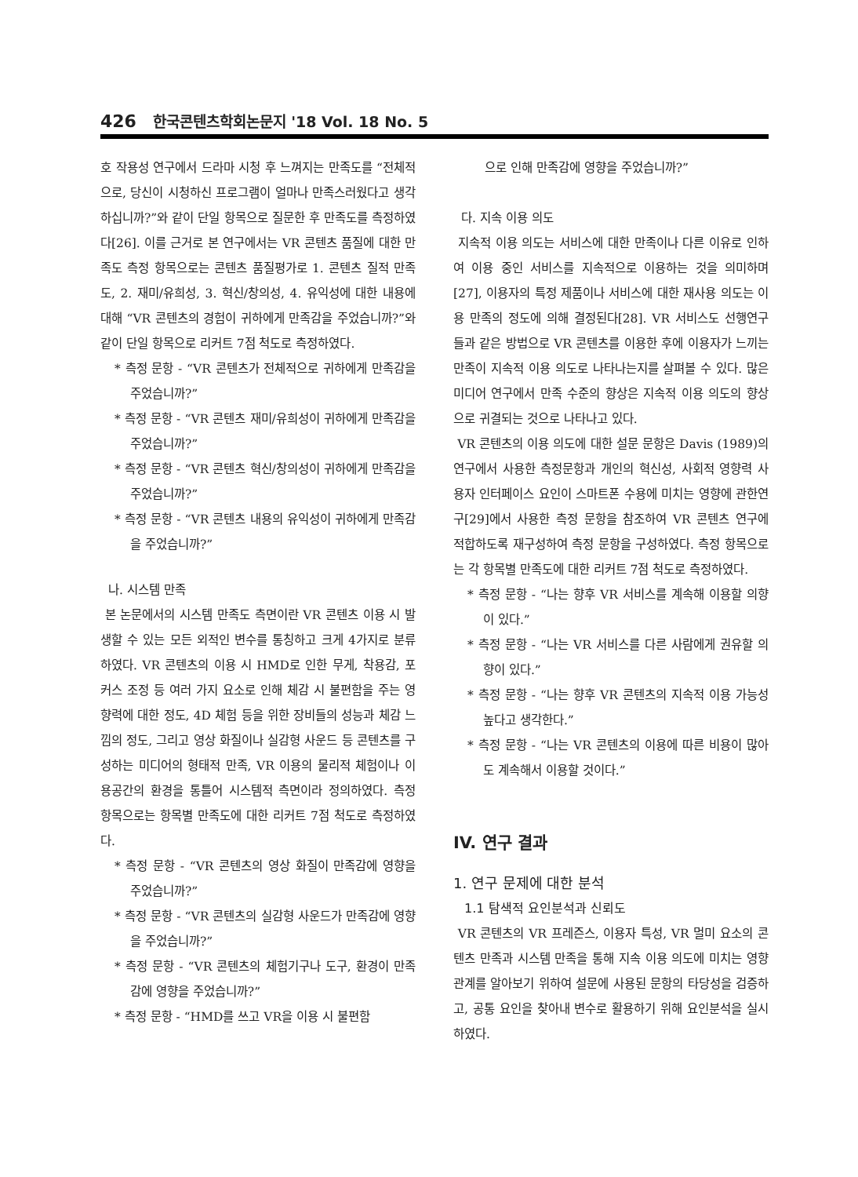426 한국콘텐츠학회논문지 '18 Vol. 18 No. 5
호 작용성 연구에서 드라마 시청 후 느껴지는 만족도를 “전체적으로, 당신이 시청하신 프로그램이 얼마나 만족스러웠다고 생각하십니까?”와 같이 단일 항목으로 질문한 후 만족도를 측정하였다[26]. 이를 근거로 본 연구에서는 VR 콘텐츠 품질에 대한 만족도 측정 항목으로는 콘텐츠 품질평가로 1. 콘텐츠 질적 만족도, 2. 재미/유희성, 3. 혁신/창의성, 4. 유익성에 대한 내용에 대해 “VR 콘텐츠의 경험이 귀하에게 만족감을 주었습니까?”와 같이 단일 항목으로 리커트 7점 척도로 측정하였다.
* 측정 문항 - “VR 콘텐츠가 전체적으로 귀하에게 만족감을 주었습니까?”
* 측정 문항 - “VR 콘텐츠 재미/유희성이 귀하에게 만족감을 주었습니까?”
* 측정 문항 - “VR 콘텐츠 혁신/창의성이 귀하에게 만족감을 주었습니까?”
* 측정 문항 - “VR 콘텐츠 내용의 유익성이 귀하에게 만족감을 주었습니까?”
나. 시스템 만족
본 논문에서의 시스템 만족도 측면이란 VR 콘텐츠 이용 시 발생할 수 있는 모든 외적인 변수를 통칭하고 크게 4가지로 분류하였다. VR 콘텐츠의 이용 시 HMD로 인한 무게, 착용감, 포커스 조정 등 여러 가지 요소로 인해 체감 시 불편함을 주는 영향력에 대한 정도, 4D 체험 등을 위한 장비들의 성능과 체감 느낌의 정도, 그리고 영상 화질이나 실감형 사운드 등 콘텐츠를 구성하는 미디어의 형태적 만족, VR 이용의 물리적 체험이나 이용공간의 환경을 통틀어 시스템적 측면이라 정의하였다. 측정 항목으로는 항목별 만족도에 대한 리커트 7점 척도로 측정하였다.
* 측정 문항 - “VR 콘텐츠의 영상 화질이 만족감에 영향을 주었습니까?”
* 측정 문항 - “VR 콘텐츠의 실감형 사운드가 만족감에 영향을 주었습니까?”
* 측정 문항 - “VR 콘텐츠의 체험기구나 도구, 환경이 만족감에 영향을 주었습니까?”
* 측정 문항 - “HMD를 쓰고 VR을 이용 시 불편함
으로 인해 만족감에 영향을 주었습니까?”
다. 지속 이용 의도
지속적 이용 의도는 서비스에 대한 만족이나 다른 이유로 인하여 이용 중인 서비스를 지속적으로 이용하는 것을 의미하며[27], 이용자의 특정 제품이나 서비스에 대한 재사용 의도는 이용 만족의 정도에 의해 결정된다[28]. VR 서비스도 선행연구들과 같은 방법으로 VR 콘텐츠를 이용한 후에 이용자가 느끼는 만족이 지속적 이용 의도로 나타나는지를 살펴볼 수 있다. 많은 미디어 연구에서 만족 수준의 향상은 지속적 이용 의도의 향상으로 귀결되는 것으로 나타나고 있다.
VR 콘텐츠의 이용 의도에 대한 설문 문항은 Davis (1989)의 연구에서 사용한 측정문항과 개인의 혁신성, 사회적 영향력 사용자 인터페이스 요인이 스마트폰 수용에 미치는 영향에 관한연구[29]에서 사용한 측정 문항을 참조하여 VR 콘텐츠 연구에 적합하도록 재구성하여 측정 문항을 구성하였다. 측정 항목으로는 각 항목별 만족도에 대한 리커트 7점 척도로 측정하였다.
* 측정 문항 - “나는 향후 VR 서비스를 계속해 이용할 의향이 있다.”
* 측정 문항 - “나는 VR 서비스를 다른 사람에게 권유할 의향이 있다.”
* 측정 문항 - “나는 향후 VR 콘텐츠의 지속적 이용 가능성 높다고 생각한다.”
* 측정 문항 - “나는 VR 콘텐츠의 이용에 따른 비용이 많아도 계속해서 이용할 것이다.”
IV. 연구 결과
1. 연구 문제에 대한 분석
1.1 탐색적 요인분석과 신뢰도
VR 콘텐츠의 VR 프레즌스, 이용자 특성, VR 멀미 요소의 콘텐츠 만족과 시스템 만족을 통해 지속 이용 의도에 미치는 영향 관계를 알아보기 위하여 설문에 사용된 문항의 타당성을 검증하고, 공통 요인을 찾아내 변수로 활용하기 위해 요인분석을 실시하였다.